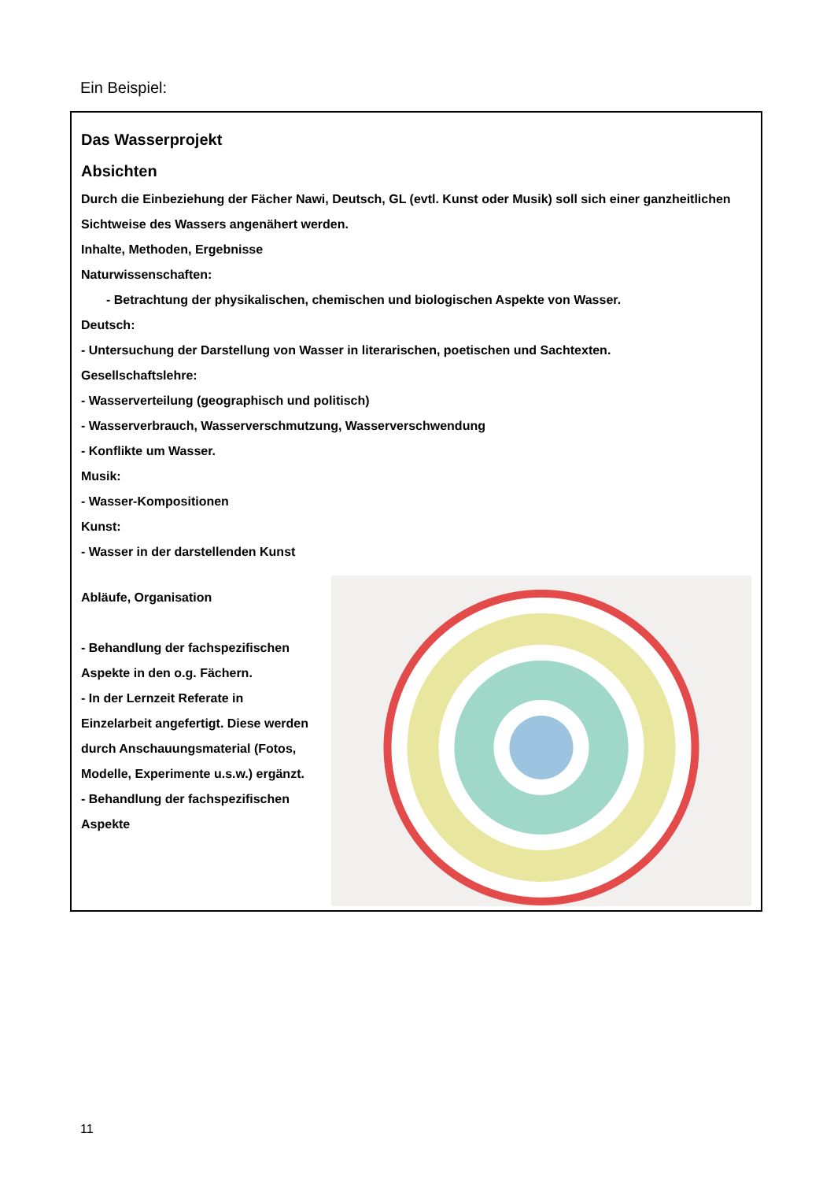Ein Beispiel:
Das Wasserprojekt
Absichten
Durch die Einbeziehung der Fächer Nawi, Deutsch, GL (evtl. Kunst oder Musik) soll sich einer ganzheitlichen Sichtweise des Wassers angenähert werden.
Inhalte, Methoden, Ergebnisse
Naturwissenschaften:
- Betrachtung der physikalischen, chemischen und biologischen Aspekte von Wasser.
Deutsch:
- Untersuchung der Darstellung von Wasser in literarischen, poetischen und Sachtexten.
Gesellschaftslehre:
- Wasserverteilung (geographisch und politisch)
- Wasserverbrauch, Wasserverschmutzung, Wasserverschwendung
- Konflikte um Wasser.
Musik:
- Wasser-Kompositionen
Kunst:
- Wasser in der darstellenden Kunst
Abläufe, Organisation
- Behandlung der fachspezifischen Aspekte in den o.g. Fächern.
- In der Lernzeit Referate in Einzelarbeit angefertigt. Diese werden durch Anschauungsmaterial (Fotos, Modelle, Experimente u.s.w.) ergänzt.
- Behandlung der fachspezifischen Aspekte
11